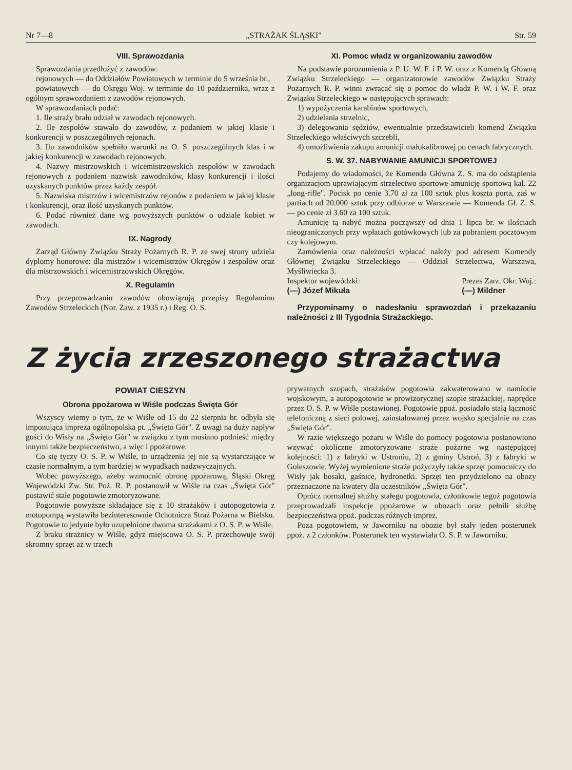Nr 7—8 „STRAŻAK ŚLĄSKI" Str. 59
VIII. Sprawozdania
Sprawozdania przedłożyć z zawodów:
rejonowych — do Oddziałów Powiatowych w terminie do 5 września br.,
powiatowych — do Okręgu Woj. w terminie do 10 października, wraz z ogólnym sprawozdaniem z zawodów rejonowych.
W sprawozdaniach podać:
1. Ile straży brało udział w zawodach rejonowych.
2. Ile zespołów stawało do zawodów, z podaniem w jakiej klasie i konkurencji w poszczególnych rejonach.
3. Ilu zawodników spełniło warunki na O. S. poszczególnych klas i w jakiej konkurencji w zawodach rejonowych.
4. Nazwy mistrzowskich i wicemistrzowskich zespołów w zawodach rejonowych z podaniem nazwisk zawodników, klasy konkurencji i ilości uzyskanych punktów przez każdy zespół.
5. Nazwiska mistrzów i wicemistrzów rejonów z podaniem w jakiej klasie i konkurencji, oraz ilość uzyskanych punktów.
6. Podać również dane wg powyższych punktów o udziale kobiet w zawodach.
IX. Nagrody
Zarząd Główny Związku Straży Pożarnych R. P. ze swej strony udziela dyplomy honorowe: dla mistrzów i wicemistrzów Okręgów i zespołów oraz dla mistrzowskich i wicemistrzowskich Okręgów.
X. Regulamin
Przy przeprowadzaniu zawodów obowiązują przepisy Regulaminu Zawodów Strzeleckich (Nor. Zaw. z 1935 r.) i Reg. O. S.
XI. Pomoc władz w organizowaniu zawodów
Na podstawie porozumienia z P. U. W. F. i P. W. oraz z Komendą Główną Związku Strzeleckiego — organizatorowie zawodów Związku Straży Pożarnych R. P. winni zwracać się o pomoc do władz P. W. i W. F. oraz Związku Strzeleckiego w następujących sprawach:
1) wypożyczenia karabinów sportowych,
2) udzielania strzelnic,
3) delegowania sędziów, ewentualnie przedstawicieli komend Związku Strzeleckiego właściwych szczebli,
4) umożliwienia zakupu amunicji małokalibrowej po cenach fabrycznych.
S. W. 37. NABYWANIE AMUNICJI SPORTOWEJ
Podajemy do wiadomości, że Komenda Główna Z. S. ma do odstąpienia organizacjom uprawiającym strzelectwo sportowe amunicję sportową kal. 22 „long-rifle". Pocisk po cenie 3.70 zł za 100 sztuk plus koszta porta, zaś w partiach od 20.000 sztuk przy odbiorze w Warszawie — Komenda Gł. Z. S. — po cenie zł 3.60 za 100 sztuk.
Amunicję tą nabyć można począwszy od dnia 1 lipca br. w ilościach nieograniczonych przy wpłatach gotówkowych lub za pobraniem pocztowym czy kolejowym.
Zamówienia oraz należności wpłacać należy pod adresem Komendy Głównej Związku Strzeleckiego — Oddział Strzelectwa, Warszawa, Myśliwiecka 3.
Inspektor wojewódzki:
(—) Józef Mikuła Prezes Zarz. Okr. Woj.:
(—) Mildner
Przypominamy o nadesłaniu sprawozdań i przekazaniu należności z III Tygodnia Strażackiego.
Z życia zrzeszonego strażactwa
POWIAT CIESZYN
Obrona ppożarowa w Wiśle podczas Święta Gór
Wszyscy wiemy o tym, że w Wiśle od 15 do 22 sierpnia br. odbyła się imponująca impreza ogólnopolska pt. „Święto Gór". Z uwagi na duży napływ gości do Wisły na „Święto Gór" w związku z tym musiano podnieść między innymi także bezpieczeństwo, a więc i ppożarowe.
Co się tyczy O. S. P. w Wiśle, to urządzenia jej nie są wystarczające w czasie normalnym, a tym bardziej w wypadkach nadzwyczajnych.
Wobec powyższego, ażeby wzmocnić obronę ppożarową, Śląski Okręg Wojewódzki Zw. Str. Poż. R. P. postanowił w Wiśle na czas „Święta Gór" postawić stałe pogotowie zmotoryzowane.
Pogotowie powyższe składające się z 10 strażaków i autopogotowia z motopompą wystawiła bezinteresownie Ochotnicza Straż Pożarna w Bielsku. Pogotowie to jedynie było uzupełnione dwoma strażakami z O. S. P. w Wiśle.
Z braku strażnicy w Wiśle, gdyż miejscowa O. S. P. przechowuje swój skromny sprzęt aż w trzech
prywatnych szopach, strażaków pogotowia zakwaterowano w namiocie wojskowym, a autopogotowie w prowizorycznej szopie strażackiej, naprędce przez O. S. P. w Wiśle postawionej. Pogotowie ppoż. posiadało stałą łączność telefoniczną z sieci polowej, zainstalowanej przez wojsko specjalnie na czas „Święta Gór".
W razie większego pożaru w Wiśle do pomocy pogotowia postanowiono wzywać okoliczne zmotoryzowane straże pożarne wg następującej kolejności: 1) z fabryki w Ustroniu, 2) z gminy Ustroń, 3) z fabryki w Goleszowie. Wyżej wymienione straże pożyczyły także sprzęt pomocniczy do Wisły jak bosaki, gaśnice, hydronetki. Sprzęt ten przydzielono na obozy przeznaczone na kwatery dla uczestników „Święta Gór".
Oprócz normalnej służby stałego pogotowia, członkowie tegoż pogotowia przeprowadzali inspekcje ppożarowe w obozach oraz pełnili służbę bezpieczeństwa ppoż. podczas różnych imprez.
Poza pogotowiem, w Jaworniku na obozie był stały jeden posterunek ppoż. z 2 członków. Posterunek ten wystawiała O. S. P. w Jaworniku.